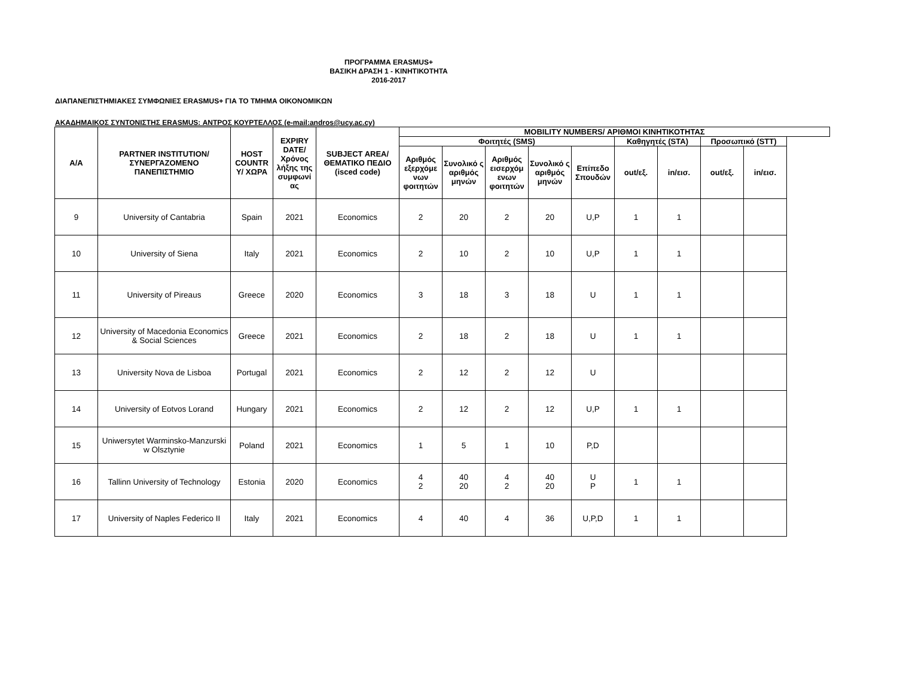ΠΡΟΓΡΑΜΜΑ ERASMUS+
ΒΑΣΙΚΗ ΔΡΑΣΗ 1 - ΚΙΝΗΤΙΚΟΤΗΤΑ
2016-2017
ΔΙΑΠΑΝΕΠΙΣΤΗΜΙΑΚΕΣ ΣΥΜΦΩΝΙΕΣ ERASMUS+ ΓΙΑ ΤΟ ΤΜΗΜΑ ΟΙΚΟΝΟΜΙΚΩΝ
ΑΚΑΔΗΜΑΙΚΟΣ ΣΥΝΤΟΝΙΣΤΗΣ ERASMUS: ΑΝΤΡΟΣ ΚΟΥΡΤΕΛΛΟΣ (e-mail:andros@ucy.ac.cy)
| Α/Α | PARTNER INSTITUTION/ ΣΥΝΕΡΓΑΖΟΜΕΝΟ ΠΑΝΕΠΙΣΤΗΜΙΟ | HOST COUNTR Y/ ΧΩΡΑ | EXPIRY DATE/ Χρόνος λήξης της συμφωνί ας | SUBJECT AREA/ ΘΕΜΑΤΙΚΟ ΠΕΔΙΟ (isced code) | MOBILITY NUMBERS/ ΑΡΙΘΜΟΙ ΚΙΝΗΤΙΚΟΤΗΤΑΣ | | | | | | | | |
| --- | --- | --- | --- | --- | --- | --- | --- | --- | --- | --- | --- | --- | --- |
| | | | | | Φοιτητές (SMS) | | | | | Καθηγητές (STA) | | Προσωπικό (STT) | |
| | | | | | Αριθμός εξερχόμε νων φοιτητών | Συνολικό ς αριθμός μηνών | Αριθμός εισερχόμ ενων φοιτητών | Συνολικό ς αριθμός μηνών | Επίπεδο Σπουδών | out/εξ. | in/εισ. | out/εξ. | in/εισ. |
| 9 | University of Cantabria | Spain | 2021 | Economics | 2 | 20 | 2 | 20 | U,P | 1 | 1 | | |
| 10 | University of Siena | Italy | 2021 | Economics | 2 | 10 | 2 | 10 | U,P | 1 | 1 | | |
| 11 | University of Pireaus | Greece | 2020 | Economics | 3 | 18 | 3 | 18 | U | 1 | 1 | | |
| 12 | University of Macedonia Economics & Social Sciences | Greece | 2021 | Economics | 2 | 18 | 2 | 18 | U | 1 | 1 | | |
| 13 | University Nova de Lisboa | Portugal | 2021 | Economics | 2 | 12 | 2 | 12 | U | | | | |
| 14 | University of Eotvos Lorand | Hungary | 2021 | Economics | 2 | 12 | 2 | 12 | U,P | 1 | 1 | | |
| 15 | Uniwersytet Warminsko-Manzurski w Olsztynie | Poland | 2021 | Economics | 1 | 5 | 1 | 10 | P,D | | | | |
| 16 | Tallinn University of Technology | Estonia | 2020 | Economics | 4 2 | 40 20 | 4 2 | 40 20 | U P | 1 | 1 | | |
| 17 | University of Naples Federico II | Italy | 2021 | Economics | 4 | 40 | 4 | 36 | U,P,D | 1 | 1 | | |